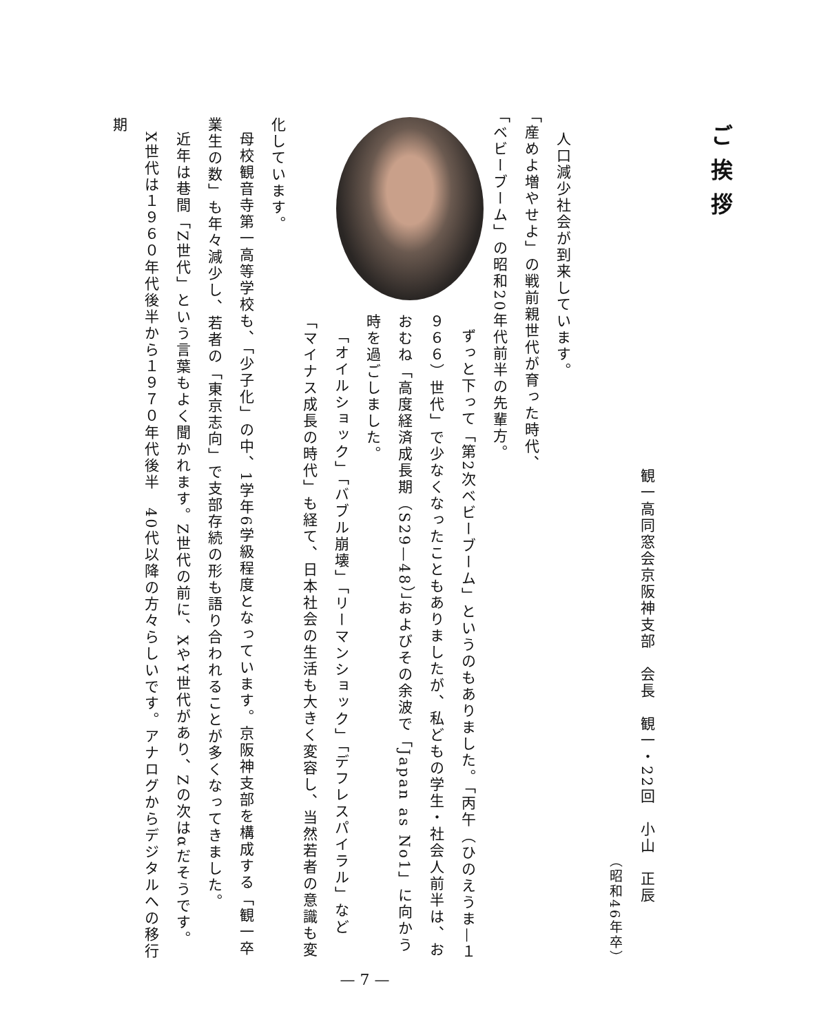ご挨拶
観一高同窓会京阪神支部　会長　観一・22回　小山　正辰
（昭和46年卒）
人口減少社会が到来しています。
「産めよ増やせよ」の戦前親世代が育った時代、
「ベビーブーム」の昭和20年代前半の先輩方。
ずっと下って「第2次ベビーブーム」というのもありました。「丙午（ひのえうま—１９６６）世代」で少なくなったこともありましたが、私どもの学生・社会人前半は、おおむね「高度経済成長期（S29—48）」およびその余波で「Japan as No1」に向かう時を過ごしました。
「オイルショック」「バブル崩壊」「リーマンショック」「デフレスパイラル」など「マイナス成長の時代」も経て、日本社会の生活も大きく変容し、当然若者の意識も変化しています。
母校観音寺第一高等学校も、「少子化」の中、1学年6学級程度となっています。京阪神支部を構成する「観一卒業生の数」も年々減少し、若者の「東京志向」で支部存続の形も語り合われることが多くなってきました。
近年は巷間「Z世代」という言葉もよく聞かれます。Z世代の前に、XやY世代があり、Zの次はαだそうです。
X世代は１９６０年代後半から１９７０年代後半　40代以降の方々らしいです。アナログからデジタルへの移行期
— 7 —